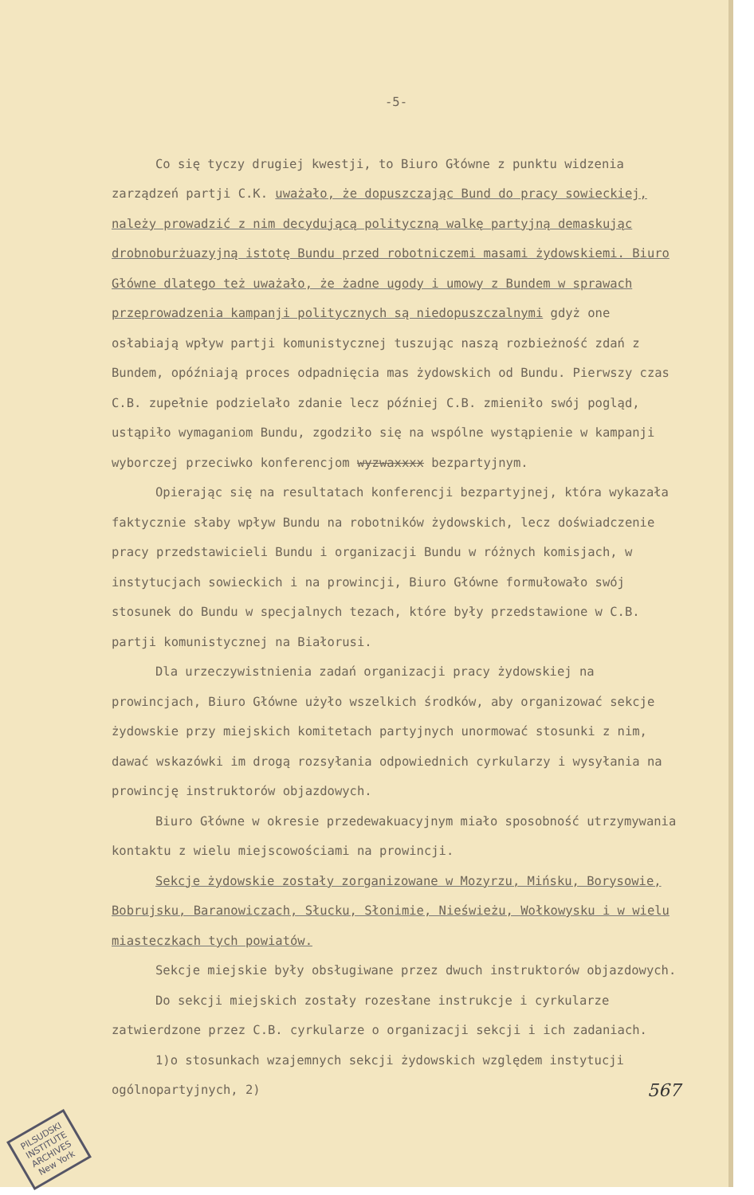-5-
Co się tyczy drugiej kwestji, to Biuro Główne z punktu widzenia zarządzeń partji C.K. uważało, że dopuszczając Bund do pracy sowieckiej, należy prowadzić z nim decydującą polityczną walkę partyjną demaskując drobnoburżuazyjną istotę Bundu przed robotniczemi masami żydowskiemi. Biuro Główne dlatego też uważało, że żadne ugody i umowy z Bundem w sprawach przeprowadzenia kampanji politycznych są niedopuszczalnymi gdyż one osłabiają wpływ partji komunistycznej tuszując naszą rozbieżność zdań z Bundem, opóźniają proces odpadnięcia mas żydowskich od Bundu. Pierwszy czas C.B. zupełnie podzielało zdanie lecz później C.B. zmieniło swój pogląd, ustąpiło wymaganiom Bundu, zgodziło się na wspólne wystąpienie w kampanji wyborczej przeciwko konferencjom wyzwaxxxx bezpartyjnym.
Opierając się na resultatach konferencji bezpartyjnej, która wykazała faktycznie słaby wpływ Bundu na robotników żydowskich, lecz doświadczenie pracy przedstawicieli Bundu i organizacji Bundu w różnych komisjach, w instytucjach sowieckich i na prowincji, Biuro Główne formułowało swój stosunek do Bundu w specjalnych tezach, które były przedstawione w C.B. partji komunistycznej na Białorusi.
Dla urzeczywistnienia zadań organizacji pracy żydowskiej na prowincjach, Biuro Główne użyło wszelkich środków, aby organizować sekcje żydowskie przy miejskich komitetach partyjnych unormować stosunki z nim, dawać wskazówki im drogą rozsyłania odpowiednich cyrkularzy i wysyłania na prowincję instruktorów objazdowych.
Biuro Główne w okresie przedewakuacyjnym miało sposobność utrzymywania kontaktu z wielu miejscowościami na prowincji.
Sekcje żydowskie zostały zorganizowane w Mozyrzu, Mińsku, Borysowie, Bobrujsku, Baranowiczach, Słucku, Słonimie, Nieświeżu, Wołkowysku i w wielu miasteczkach tych powiatów.
Sekcje miejskie były obsługiwane przez dwuch instruktorów objazdowych.
Do sekcji miejskich zostały rozesłane instrukcje i cyrkularze zatwierdzone przez C.B. cyrkularze o organizacji sekcji i ich zadaniach.
1)o stosunkach wzajemnych sekcji żydowskich względem instytucji ogólnopartyjnych, 2) 567
PILSUDSKI
INSTITUTE
ARCHIVES
New York